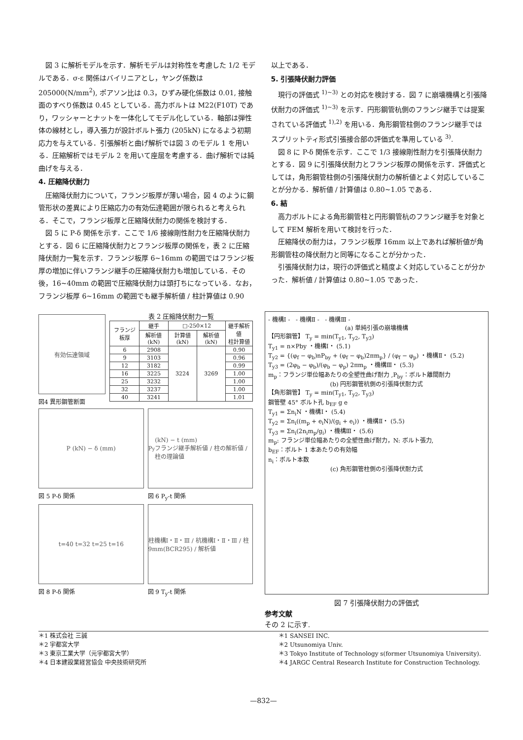図 3 に解析モデルを示す．解析モデルは対称性を考慮した 1/2 モデルである．σ-ε 関係はバイリニアとし，ヤング係数は 205000(N/mm<sup>2</sup>), ポアソン比は 0.3，ひずみ硬化係数は 0.01, 接触面のすべり係数は 0.45 としている．高力ボルトは M22(F10T) であり，ワッシャーとナットを一体化してモデル化している．軸部は弾性体の線材とし，導入張力が設計ボルト張力 (205kN) になるよう初期応力を与えている．引張解析と曲げ解析では図 3 のモデル 1 を用いる．圧縮解析ではモデル 2 を用いて座屈を考慮する．曲げ解析では純曲げを与える．
4. 圧縮降伏耐力
圧縮降伏耐力について，フランジ板厚が薄い場合，図 4 のように鋼管形状の差異により圧縮応力の有効伝達範囲が限られると考えられる．そこで，フランジ板厚と圧縮降伏耐力の関係を検討する．
図 5 に P-δ 関係を示す．ここで 1/6 接線剛性耐力を圧縮降伏耐力とする．図 6 に圧縮降伏耐力とフランジ板厚の関係を，表 2 に圧縮降伏耐力一覧を示す．フランジ板厚 6~16mm の範囲ではフランジ板厚の増加に伴いフランジ継手の圧縮降伏耐力も増加している．その後，16~40mm の範囲で圧縮降伏耐力は頭打ちになっている．なお，フランジ板厚 6~16mm の範囲でも継手解析値 / 柱計算値は 0.90
以上である．
5. 引張降伏耐力評価
現行の評価式 <sup>1)~3)</sup> との対応を検討する．図 7 に崩壊機構と引張降伏耐力の評価式 <sup>1)~3)</sup> を示す．円形鋼管杭側のフランジ継手では提案されている評価式 <sup>1),2)</sup> を用いる．角形鋼管柱側のフランジ継手ではスプリットティ形式引張接合部の評価式を準用している <sup>3)</sup>.
図 8 に P-δ 関係を示す．ここで 1/3 接線剛性耐力を引張降伏耐力とする．図 9 に引張降伏耐力とフランジ板厚の関係を示す．評価式としては，角形鋼管柱側の引張降伏耐力の解析値とよく対応していることが分かる．解析値 / 計算値は 0.80~1.05 である．
6. 結
高力ボルトによる角形鋼管柱と円形鋼管杭のフランジ継手を対象として FEM 解析を用いて検討を行った．
圧縮降伏の耐力は，フランジ板厚 16mm 以上であれば解析値が角形鋼管柱の降伏耐力と同等になることが分かった．
引張降伏耐力は，現行の評価式と精度よく対応していることが分かった．解析値 / 計算値は 0.80~1.05 であった．
有効伝達領域
図4 異形鋼管断面
表 2 圧縮降伏耐力一覧
| フランジ板厚 | 継手 | □-250×12 | | 継手解析値 柱計算値 |
| --- | --- | --- | --- | --- |
| | 解析値(kN) | 計算値(kN) | 解析値(kN) | |
| 6 | 2908 | 3224 | 3269 | 0.90 |
| 9 | 3103 | | | 0.96 |
| 12 | 3182 | | | 0.99 |
| 16 | 3225 | | | 1.00 |
| 25 | 3232 | | | 1.00 |
| 32 | 3237 | | | 1.00 |
| 40 | 3241 | | | 1.01 |
P (kN) − δ (mm)
図 5 P-δ 関係
P<sub>y</sub> (kN) − t (mm)
フランジ継手解析値 / 柱の解析値 / 柱の理論値
図 6 P<sub>y</sub>-t 関係
t=40 t=32 t=25 t=16
図 8 P-δ 関係
柱機構Ⅰ・Ⅱ・Ⅲ / 杭機構Ⅰ・Ⅱ・Ⅲ / 柱9mm(BCR295) / 解析値
図 9 T<sub>y</sub>-t 関係
- 機構Ⅰ - - 機構Ⅱ - - 機構Ⅲ -
(a) 単純引張の崩壊機構
【円形鋼管】 T<sub>y</sub> = min(T<sub>y1</sub>, T<sub>y2</sub>, T<sub>y3</sub>)
T<sub>y1</sub> = n×Pby ・機構Ⅰ・ (5.1)
T<sub>y2</sub> = {(φ<sub>f</sub> − φ<sub>b</sub>)nP<sub>by</sub> + (φ<sub>f</sub> − φ<sub>b</sub>)2πm<sub>p</sub>} / (φ<sub>f</sub> − φ<sub>p</sub>) ・機構Ⅱ・ (5.2)
T<sub>y3</sub> = (2φ<sub>b</sub> − φ<sub>b</sub>)/(φ<sub>b</sub> − φ<sub>p</sub>) 2πm<sub>p</sub> ・機構Ⅲ・ (5.3)
m<sub>p</sub>：フランジ単位幅あたりの全塑性曲げ耐力 ,P<sub>by</sub>：ボルト離間耐力
(b) 円形鋼管杭側の引張降伏耐力式
【角形鋼管】 T<sub>y</sub> = min(T<sub>y1</sub>, T<sub>y2</sub>, T<sub>y3</sub>)
鋼管壁 45° ボルト孔 b<sub>EF</sub> g e
T<sub>y1</sub> = Σn<sub>i</sub>N ・機構Ⅰ・ (5.4)
T<sub>y2</sub> = Σn<sub>i</sub>((m<sub>p</sub> + e<sub>i</sub>N)/(g<sub>i</sub> + e<sub>i</sub>)) ・機構Ⅱ・ (5.5)
T<sub>y3</sub> = Σn<sub>i</sub>(2n<sub>i</sub>m<sub>p</sub>/g<sub>i</sub>) ・機構Ⅲ・ (5.6)
m<sub>p</sub>: フランジ単位幅あたりの全塑性曲げ耐力，N: ボルト張力,
b<sub>EF</sub>：ボルト 1 本あたりの有効幅
n<sub>i</sub>：ボルト本数
(c) 角形鋼管柱側の引張降伏耐力式
図 7 引張降伏耐力の評価式
参考文献
その 2 に示す.
＊1 株式会社 三誠
＊2 宇都宮大学
＊3 東京工業大学（元宇都宮大学）
＊4 日本建設業経営協会 中央技術研究所
＊1 SANSEI INC.
＊2 Utsunomiya Univ.
＊3 Tokyo Institute of Technology s(former Utsunomiya University).
＊4 JARGC Central Research Institute for Construction Technology.
—832—